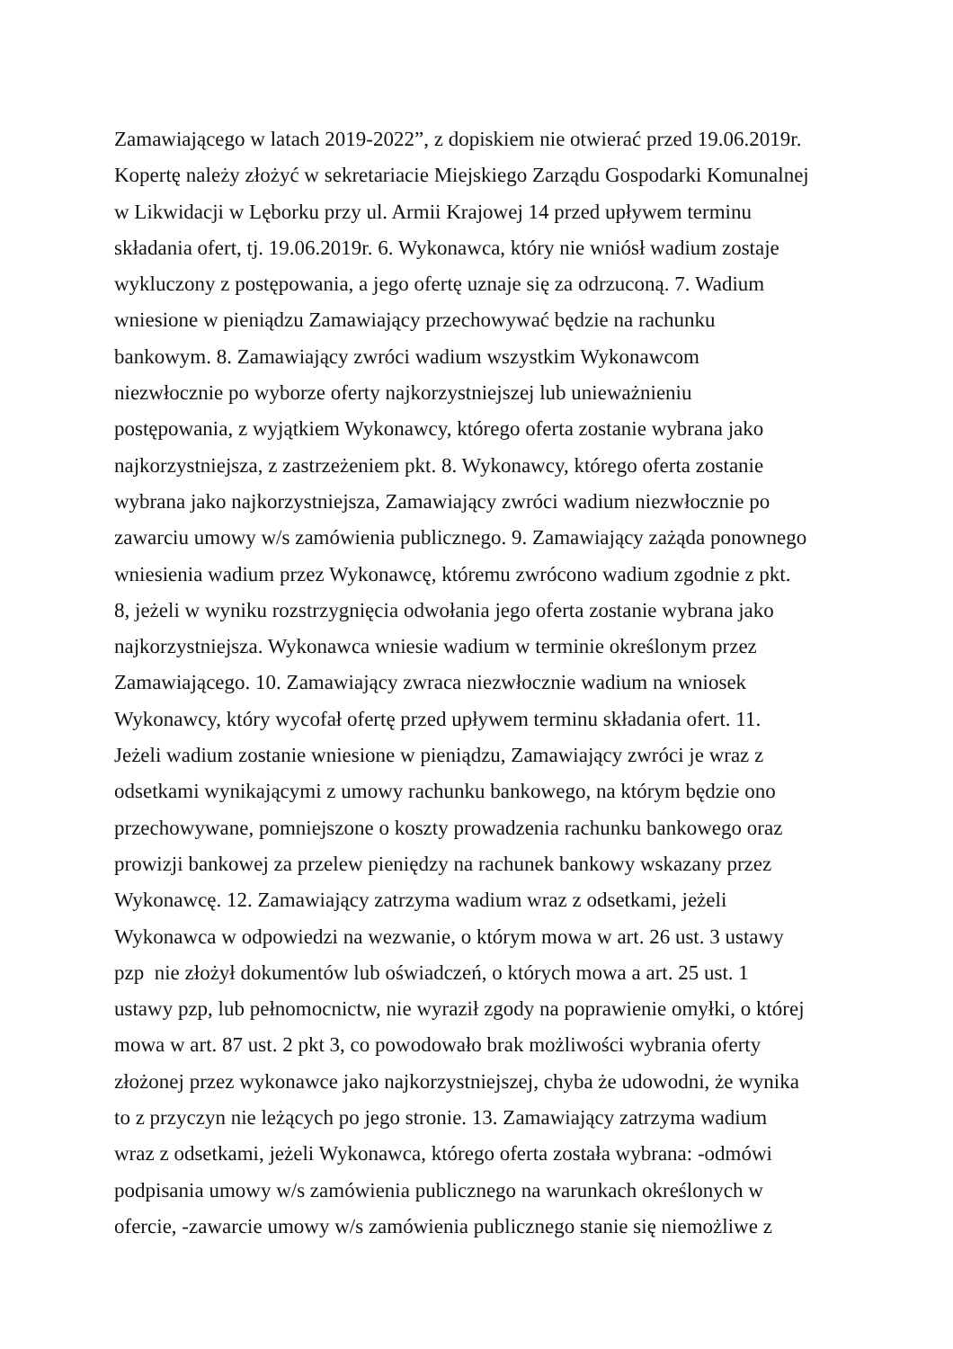Zamawiającego w latach 2019-2022”, z dopiskiem nie otwierać przed 19.06.2019r.
Kopertę należy złożyć w sekretariacie Miejskiego Zarządu Gospodarki Komunalnej
w Likwidacji w Lęborku przy ul. Armii Krajowej 14 przed upływem terminu
składania ofert, tj. 19.06.2019r. 6. Wykonawca, który nie wniósł wadium zostaje
wykluczony z postępowania, a jego ofertę uznaje się za odrzuconą. 7. Wadium
wniesione w pieniądzu Zamawiający przechowywać będzie na rachunku
bankowym. 8. Zamawiający zwróci wadium wszystkim Wykonawcom
niezwłocznie po wyborze oferty najkorzystniejszej lub unieważnieniu
postępowania, z wyjątkiem Wykonawcy, którego oferta zostanie wybrana jako
najkorzystniejsza, z zastrzeżeniem pkt. 8. Wykonawcy, którego oferta zostanie
wybrana jako najkorzystniejsza, Zamawiający zwróci wadium niezwłocznie po
zawarciu umowy w/s zamówienia publicznego. 9. Zamawiający zażąda ponownego
wniesienia wadium przez Wykonawcę, któremu zwrócono wadium zgodnie z pkt.
8, jeżeli w wyniku rozstrzygnięcia odwołania jego oferta zostanie wybrana jako
najkorzystniejsza. Wykonawca wniesie wadium w terminie określonym przez
Zamawiającego. 10. Zamawiający zwraca niezwłocznie wadium na wniosek
Wykonawcy, który wycofał ofertę przed upływem terminu składania ofert. 11.
Jeżeli wadium zostanie wniesione w pieniądzu, Zamawiający zwróci je wraz z
odsetkami wynikającymi z umowy rachunku bankowego, na którym będzie ono
przechowywane, pomniejszone o koszty prowadzenia rachunku bankowego oraz
prowizji bankowej za przelew pieniędzy na rachunek bankowy wskazany przez
Wykonawcę. 12. Zamawiający zatrzyma wadium wraz z odsetkami, jeżeli
Wykonawca w odpowiedzi na wezwanie, o którym mowa w art. 26 ust. 3 ustawy
pzp nie złożył dokumentów lub oświadczeń, o których mowa a art. 25 ust. 1
ustawy pzp, lub pełnomocnictw, nie wyraził zgody na poprawienie omyłki, o której
mowa w art. 87 ust. 2 pkt 3, co powodowało brak możliwości wybrania oferty
złożonej przez wykonawce jako najkorzystniejszej, chyba że udowodni, że wynika
to z przyczyn nie leżących po jego stronie. 13. Zamawiający zatrzyma wadium
wraz z odsetkami, jeżeli Wykonawca, którego oferta została wybrana: -odmówi
podpisania umowy w/s zamówienia publicznego na warunkach określonych w
ofercie, -zawarcie umowy w/s zamówienia publicznego stanie się niemożliwe z